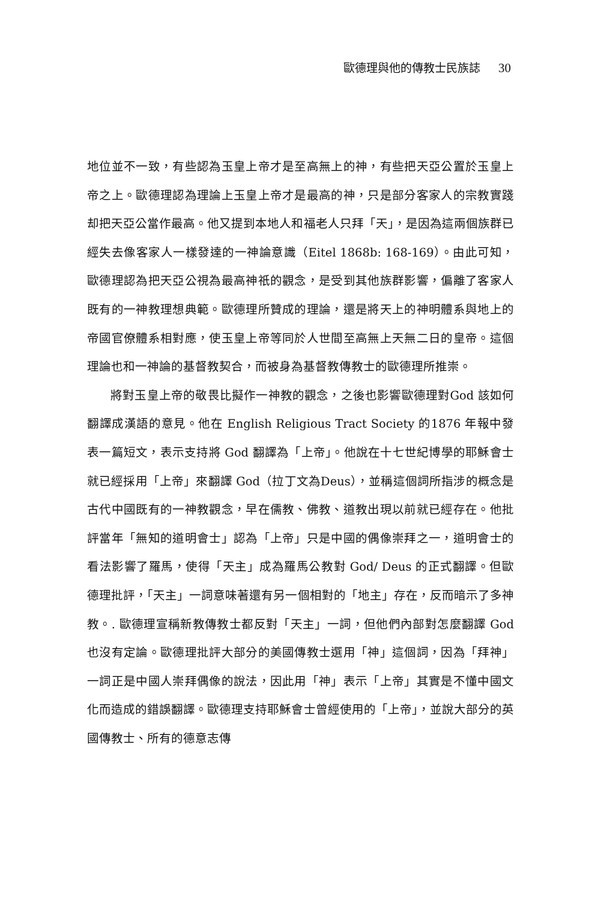歐德理與他的傳教士民族誌 30
地位並不一致，有些認為玉皇上帝才是至高無上的神，有些把天亞公置於玉皇上帝之上。歐德理認為理論上玉皇上帝才是最高的神，只是部分客家人的宗教實踐却把天亞公當作最高。他又提到本地人和福老人只拜「天」，是因為這兩個族群已經失去像客家人一樣發達的一神論意識（Eitel 1868b: 168-169）。由此可知，歐德理認為把天亞公視為最高神祇的觀念，是受到其他族群影響，偏離了客家人既有的一神教理想典範。歐德理所贊成的理論，還是將天上的神明體系與地上的帝國官僚體系相對應，使玉皇上帝等同於人世間至高無上天無二日的皇帝。這個理論也和一神論的基督教契合，而被身為基督教傳教士的歐德理所推崇。
將對玉皇上帝的敬畏比擬作一神教的觀念，之後也影響歐德理對God 該如何翻譯成漢語的意見。他在 English Religious Tract Society 的1876 年報中發表一篇短文，表示支持將 God 翻譯為「上帝」。他說在十七世紀博學的耶穌會士就已經採用「上帝」來翻譯 God（拉丁文為Deus），並稱這個詞所指涉的概念是古代中國既有的一神教觀念，早在儒教、佛教、道教出現以前就已經存在。他批評當年「無知的道明會士」認為「上帝」只是中國的偶像崇拜之一，道明會士的看法影響了羅馬，使得「天主」成為羅馬公教對 God/ Deus 的正式翻譯。但歐德理批評，「天主」一詞意味著還有另一個相對的「地主」存在，反而暗示了多神教。. 歐德理宣稱新教傳教士都反對「天主」一詞，但他們內部對怎麼翻譯 God 也沒有定論。歐德理批評大部分的美國傳教士選用「神」這個詞，因為「拜神」一詞正是中國人崇拜偶像的說法，因此用「神」表示「上帝」其實是不懂中國文化而造成的錯誤翻譯。歐德理支持耶穌會士曾經使用的「上帝」，並說大部分的英國傳教士、所有的德意志傳